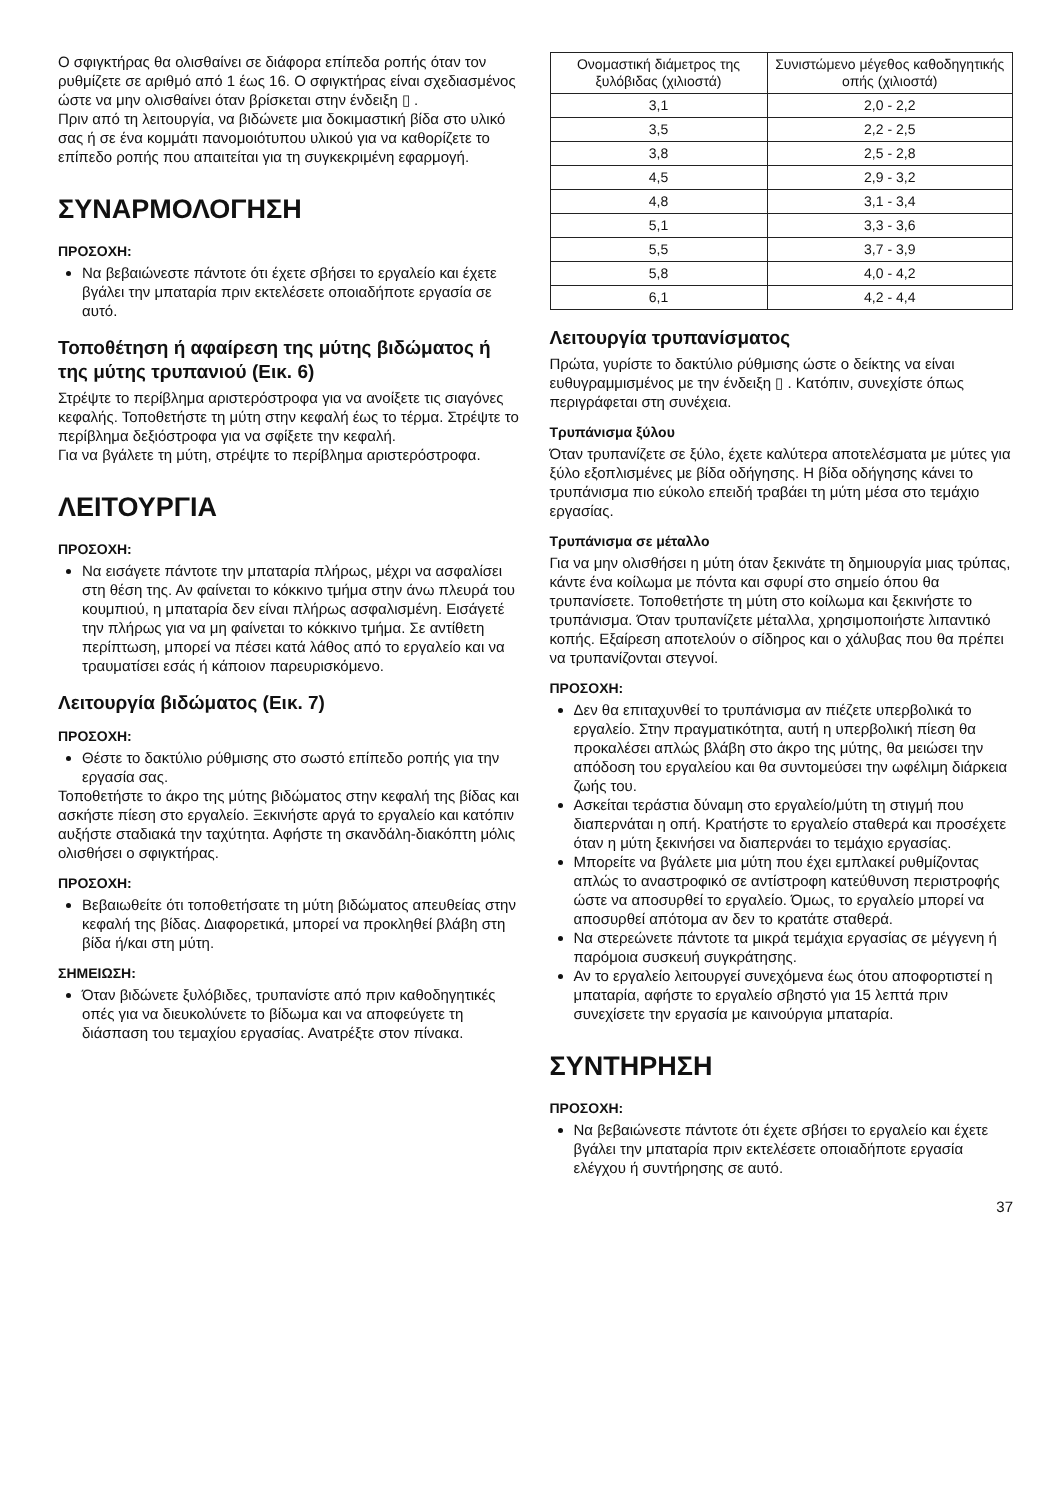Ο σφιγκτήρας θα ολισθαίνει σε διάφορα επίπεδα ροπής όταν τον ρυθμίζετε σε αριθμό από 1 έως 16. Ο σφιγκτήρας είναι σχεδιασμένος ώστε να μην ολισθαίνει όταν βρίσκεται στην ένδειξη ▯ .
Πριν από τη λειτουργία, να βιδώνετε μια δοκιμαστική βίδα στο υλικό σας ή σε ένα κομμάτι πανομοιότυπου υλικού για να καθορίζετε το επίπεδο ροπής που απαιτείται για τη συγκεκριμένη εφαρμογή.
ΣΥΝΑΡΜΟΛΟΓΗΣΗ
ΠΡΟΣΟΧΗ:
Να βεβαιώνεστε πάντοτε ότι έχετε σβήσει το εργαλείο και έχετε βγάλει την μπαταρία πριν εκτελέσετε οποιαδήποτε εργασία σε αυτό.
Τοποθέτηση ή αφαίρεση της μύτης βιδώματος ή της μύτης τρυπανιού (Εικ. 6)
Στρέψτε το περίβλημα αριστερόστροφα για να ανοίξετε τις σιαγόνες κεφαλής. Τοποθετήστε τη μύτη στην κεφαλή έως το τέρμα. Στρέψτε το περίβλημα δεξιόστροφα για να σφίξετε την κεφαλή.
Για να βγάλετε τη μύτη, στρέψτε το περίβλημα αριστερόστροφα.
ΛΕΙΤΟΥΡΓΙΑ
ΠΡΟΣΟΧΗ:
Να εισάγετε πάντοτε την μπαταρία πλήρως, μέχρι να ασφαλίσει στη θέση της. Αν φαίνεται το κόκκινο τμήμα στην άνω πλευρά του κουμπιού, η μπαταρία δεν είναι πλήρως ασφαλισμένη. Εισάγετέ την πλήρως για να μη φαίνεται το κόκκινο τμήμα. Σε αντίθετη περίπτωση, μπορεί να πέσει κατά λάθος από το εργαλείο και να τραυματίσει εσάς ή κάποιον παρευρισκόμενο.
Λειτουργία βιδώματος (Εικ. 7)
ΠΡΟΣΟΧΗ:
Θέστε το δακτύλιο ρύθμισης στο σωστό επίπεδο ροπής για την εργασία σας.
Τοποθετήστε το άκρο της μύτης βιδώματος στην κεφαλή της βίδας και ασκήστε πίεση στο εργαλείο. Ξεκινήστε αργά το εργαλείο και κατόπιν αυξήστε σταδιακά την ταχύτητα. Αφήστε τη σκανδάλη-διακόπτη μόλις ολισθήσει ο σφιγκτήρας.
ΠΡΟΣΟΧΗ:
Βεβαιωθείτε ότι τοποθετήσατε τη μύτη βιδώματος απευθείας στην κεφαλή της βίδας. Διαφορετικά, μπορεί να προκληθεί βλάβη στη βίδα ή/και στη μύτη.
ΣΗΜΕΙΩΣΗ:
Όταν βιδώνετε ξυλόβιδες, τρυπανίστε από πριν καθοδηγητικές οπές για να διευκολύνετε το βίδωμα και να αποφεύγετε τη διάσπαση του τεμαχίου εργασίας. Ανατρέξτε στον πίνακα.
| Ονομαστική διάμετρος της ξυλόβιδας (χιλιοστά) | Συνιστώμενο μέγεθος καθοδηγητικής οπής (χιλιοστά) |
| --- | --- |
| 3,1 | 2,0 - 2,2 |
| 3,5 | 2,2 - 2,5 |
| 3,8 | 2,5 - 2,8 |
| 4,5 | 2,9 - 3,2 |
| 4,8 | 3,1 - 3,4 |
| 5,1 | 3,3 - 3,6 |
| 5,5 | 3,7 - 3,9 |
| 5,8 | 4,0 - 4,2 |
| 6,1 | 4,2 - 4,4 |
Λειτουργία τρυπανίσματος
Πρώτα, γυρίστε το δακτύλιο ρύθμισης ώστε ο δείκτης να είναι ευθυγραμμισμένος με την ένδειξη ▯ . Κατόπιν, συνεχίστε όπως περιγράφεται στη συνέχεια.
Τρυπάνισμα ξύλου
Όταν τρυπανίζετε σε ξύλο, έχετε καλύτερα αποτελέσματα με μύτες για ξύλο εξοπλισμένες με βίδα οδήγησης. Η βίδα οδήγησης κάνει το τρυπάνισμα πιο εύκολο επειδή τραβάει τη μύτη μέσα στο τεμάχιο εργασίας.
Τρυπάνισμα σε μέταλλο
Για να μην ολισθήσει η μύτη όταν ξεκινάτε τη δημιουργία μιας τρύπας, κάντε ένα κοίλωμα με πόντα και σφυρί στο σημείο όπου θα τρυπανίσετε. Τοποθετήστε τη μύτη στο κοίλωμα και ξεκινήστε το τρυπάνισμα. Όταν τρυπανίζετε μέταλλα, χρησιμοποιήστε λιπαντικό κοπής. Εξαίρεση αποτελούν ο σίδηρος και ο χάλυβας που θα πρέπει να τρυπανίζονται στεγνοί.
ΠΡΟΣΟΧΗ:
Δεν θα επιταχυνθεί το τρυπάνισμα αν πιέζετε υπερβολικά το εργαλείο. Στην πραγματικότητα, αυτή η υπερβολική πίεση θα προκαλέσει απλώς βλάβη στο άκρο της μύτης, θα μειώσει την απόδοση του εργαλείου και θα συντομεύσει την ωφέλιμη διάρκεια ζωής του.
Ασκείται τεράστια δύναμη στο εργαλείο/μύτη τη στιγμή που διαπερνάται η οπή. Κρατήστε το εργαλείο σταθερά και προσέχετε όταν η μύτη ξεκινήσει να διαπερνάει το τεμάχιο εργασίας.
Μπορείτε να βγάλετε μια μύτη που έχει εμπλακεί ρυθμίζοντας απλώς το αναστροφικό σε αντίστροφη κατεύθυνση περιστροφής ώστε να αποσυρθεί το εργαλείο. Όμως, το εργαλείο μπορεί να αποσυρθεί απότομα αν δεν το κρατάτε σταθερά.
Να στερεώνετε πάντοτε τα μικρά τεμάχια εργασίας σε μέγγενη ή παρόμοια συσκευή συγκράτησης.
Αν το εργαλείο λειτουργεί συνεχόμενα έως ότου αποφορτιστεί η μπαταρία, αφήστε το εργαλείο σβηστό για 15 λεπτά πριν συνεχίσετε την εργασία με καινούργια μπαταρία.
ΣΥΝΤΗΡΗΣΗ
ΠΡΟΣΟΧΗ:
Να βεβαιώνεστε πάντοτε ότι έχετε σβήσει το εργαλείο και έχετε βγάλει την μπαταρία πριν εκτελέσετε οποιαδήποτε εργασία ελέγχου ή συντήρησης σε αυτό.
37